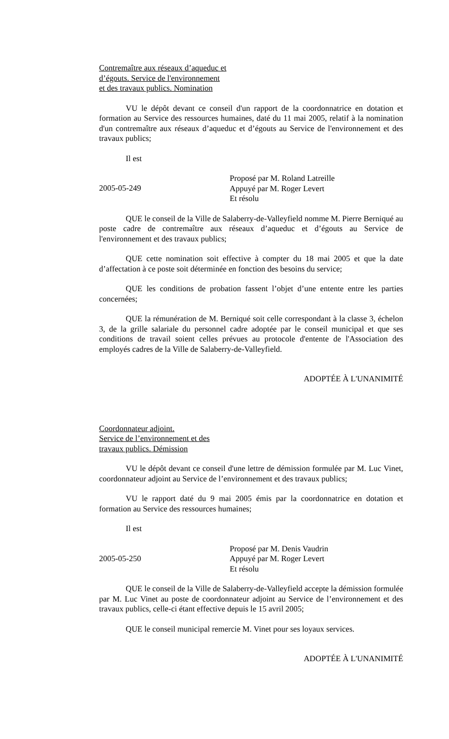Contremaître aux réseaux d’aqueduc et
d’égouts. Service de l'environnement
et des travaux publics. Nomination
VU le dépôt devant ce conseil d'un rapport de la coordonnatrice en dotation et formation au Service des ressources humaines, daté du 11 mai 2005, relatif à la nomination d'un contremaître aux réseaux d’aqueduc et d’égouts au Service de l'environnement et des travaux publics;
Il est
2005-05-249
Proposé par M. Roland Latreille
Appuyé par M. Roger Levert
Et résolu
QUE le conseil de la Ville de Salaberry-de-Valleyfield nomme M. Pierre Berniqué au poste cadre de contremaître aux réseaux d’aqueduc et d’égouts au Service de l'environnement et des travaux publics;
QUE cette nomination soit effective à compter du 18 mai 2005 et que la date d’affectation à ce poste soit déterminée en fonction des besoins du service;
QUE les conditions de probation fassent l’objet d’une entente entre les parties concernées;
QUE la rémunération de M. Berniqué soit celle correspondant à la classe 3, échelon 3, de la grille salariale du personnel cadre adoptée par le conseil municipal et que ses conditions de travail soient celles prévues au protocole d'entente de l'Association des employés cadres de la Ville de Salaberry-de-Valleyfield.
ADOPTÉE À L'UNANIMITÉ
Coordonnateur adjoint.
Service de l’environnement et des
travaux publics. Démission
VU le dépôt devant ce conseil d'une lettre de démission formulée par M. Luc Vinet, coordonnateur adjoint au Service de l’environnement et des travaux publics;
VU le rapport daté du 9 mai 2005 émis par la coordonnatrice en dotation et formation au Service des ressources humaines;
Il est
2005-05-250
Proposé par M. Denis Vaudrin
Appuyé par M. Roger Levert
Et résolu
QUE le conseil de la Ville de Salaberry-de-Valleyfield accepte la démission formulée par M. Luc Vinet au poste de coordonnateur adjoint au Service de l’environnement et des travaux publics, celle-ci étant effective depuis le 15 avril 2005;
QUE le conseil municipal remercie M. Vinet pour ses loyaux services.
ADOPTÉE À L'UNANIMITÉ